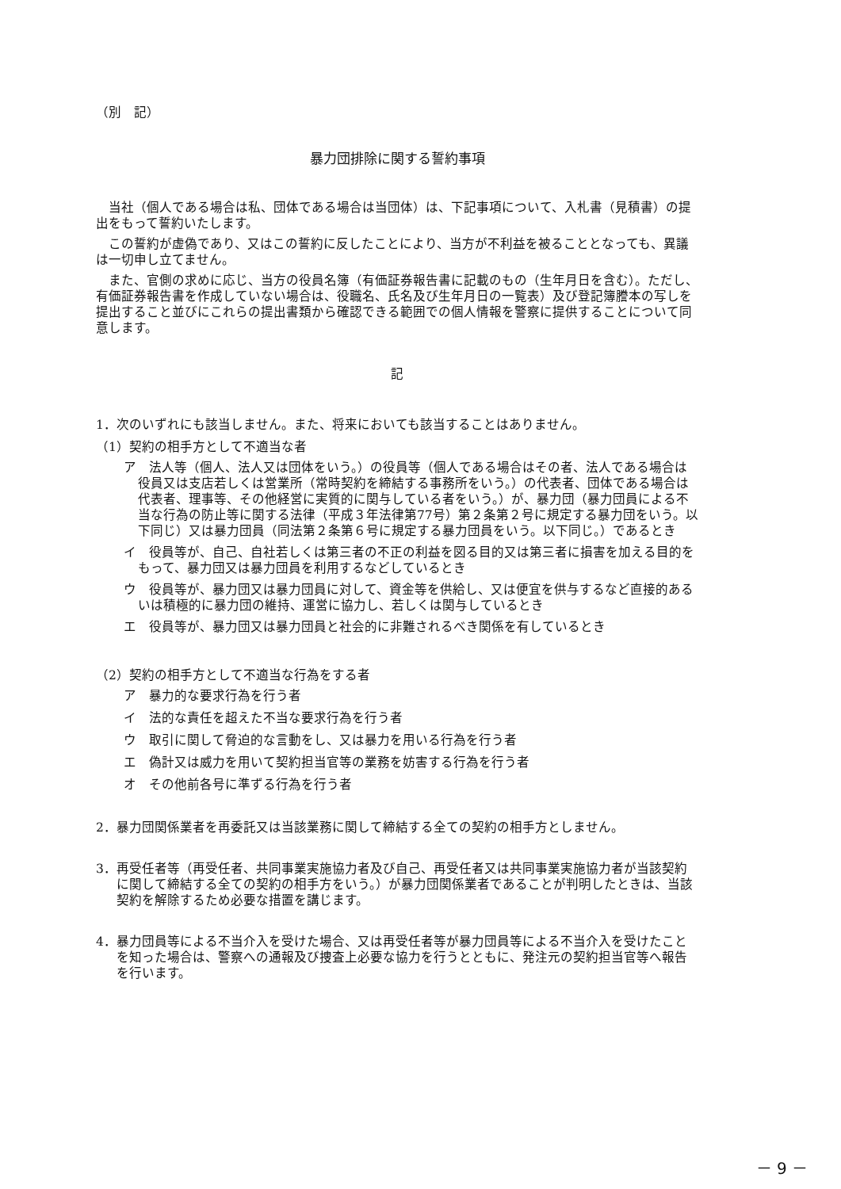（別　記）
暴力団排除に関する誓約事項
当社（個人である場合は私、団体である場合は当団体）は、下記事項について、入札書（見積書）の提出をもって誓約いたします。
この誓約が虚偽であり、又はこの誓約に反したことにより、当方が不利益を被ることとなっても、異議は一切申し立てません。
また、官側の求めに応じ、当方の役員名簿（有価証券報告書に記載のもの（生年月日を含む）。ただし、有価証券報告書を作成していない場合は、役職名、氏名及び生年月日の一覧表）及び登記簿謄本の写しを提出すること並びにこれらの提出書類から確認できる範囲での個人情報を警察に提供することについて同意します。
記
1．次のいずれにも該当しません。また、将来においても該当することはありません。
（1）契約の相手方として不適当な者
ア　法人等（個人、法人又は団体をいう。）の役員等（個人である場合はその者、法人である場合は役員又は支店若しくは営業所（常時契約を締結する事務所をいう。）の代表者、団体である場合は代表者、理事等、その他経営に実質的に関与している者をいう。）が、暴力団（暴力団員による不当な行為の防止等に関する法律（平成３年法律第77号）第２条第２号に規定する暴力団をいう。以下同じ）又は暴力団員（同法第２条第６号に規定する暴力団員をいう。以下同じ。）であるとき
イ　役員等が、自己、自社若しくは第三者の不正の利益を図る目的又は第三者に損害を加える目的をもって、暴力団又は暴力団員を利用するなどしているとき
ウ　役員等が、暴力団又は暴力団員に対して、資金等を供給し、又は便宜を供与するなど直接的あるいは積極的に暴力団の維持、運営に協力し、若しくは関与しているとき
エ　役員等が、暴力団又は暴力団員と社会的に非難されるべき関係を有しているとき
（2）契約の相手方として不適当な行為をする者
ア　暴力的な要求行為を行う者
イ　法的な責任を超えた不当な要求行為を行う者
ウ　取引に関して脅迫的な言動をし、又は暴力を用いる行為を行う者
エ　偽計又は威力を用いて契約担当官等の業務を妨害する行為を行う者
オ　その他前各号に準ずる行為を行う者
2．暴力団関係業者を再委託又は当該業務に関して締結する全ての契約の相手方としません。
3．再受任者等（再受任者、共同事業実施協力者及び自己、再受任者又は共同事業実施協力者が当該契約に関して締結する全ての契約の相手方をいう。）が暴力団関係業者であることが判明したときは、当該契約を解除するため必要な措置を講じます。
4．暴力団員等による不当介入を受けた場合、又は再受任者等が暴力団員等による不当介入を受けたことを知った場合は、警察への通報及び捜査上必要な協力を行うとともに、発注元の契約担当官等へ報告を行います。
－ 9 －